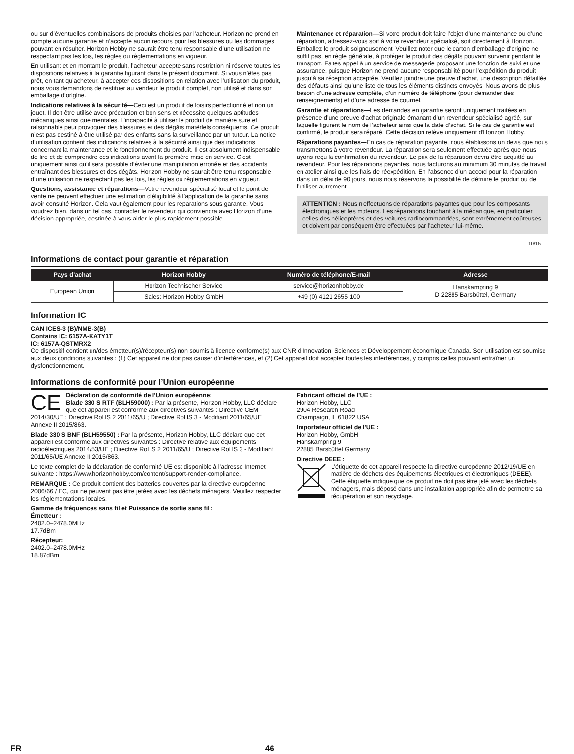ou sur d’éventuelles combinaisons de produits choisies par l’acheteur. Horizon ne prend en compte aucune garantie et n‘accepte aucun recours pour les blessures ou les dommages pouvant en résulter. Horizon Hobby ne saurait être tenu responsable d’une utilisation ne respectant pas les lois, les règles ou règlementations en vigueur.
En utilisant et en montant le produit, l’acheteur accepte sans restriction ni réserve toutes les dispositions relatives à la garantie figurant dans le présent document. Si vous n’êtes pas prêt, en tant qu’acheteur, à accepter ces dispositions en relation avec l’utilisation du produit, nous vous demandons de restituer au vendeur le produit complet, non utilisé et dans son emballage d’origine.
Indications relatives à la sécurité—Ceci est un produit de loisirs perfectionné et non un jouet. Il doit être utilisé avec précaution et bon sens et nécessite quelques aptitudes mécaniques ainsi que mentales. L’incapacité à utiliser le produit de manière sure et raisonnable peut provoquer des blessures et des dégâts matériels conséquents. Ce produit n’est pas destiné à être utilisé par des enfants sans la surveillance par un tuteur. La notice d’utilisation contient des indications relatives à la sécurité ainsi que des indications concernant la maintenance et le fonctionnement du produit. Il est absolument indispensable de lire et de comprendre ces indications avant la première mise en service. C’est uniquement ainsi qu’il sera possible d’éviter une manipulation erronée et des accidents entraînant des blessures et des dégâts. Horizon Hobby ne saurait être tenu responsable d’une utilisation ne respectant pas les lois, les règles ou règlementations en vigueur.
Questions, assistance et réparations—Votre revendeur spécialisé local et le point de vente ne peuvent effectuer une estimation d’éligibilité à l’application de la garantie sans avoir consulté Horizon. Cela vaut également pour les réparations sous garantie. Vous voudrez bien, dans un tel cas, contacter le revendeur qui conviendra avec Horizon d’une décision appropriée, destinée à vous aider le plus rapidement possible.
Maintenance et réparation—Si votre produit doit faire l’objet d’une maintenance ou d’une réparation, adressez-vous soit à votre revendeur spécialisé, soit directement à Horizon. Emballez le produit soigneusement. Veuillez noter que le carton d’emballage d’origine ne suffit pas, en règle générale, à protéger le produit des dégâts pouvant survenir pendant le transport. Faites appel à un service de messagerie proposant une fonction de suivi et une assurance, puisque Horizon ne prend aucune responsabilité pour l’expédition du produit jusqu’à sa réception acceptée. Veuillez joindre une preuve d’achat, une description détaillée des défauts ainsi qu’une liste de tous les éléments distincts envoyés. Nous avons de plus besoin d’une adresse complète, d’un numéro de téléphone (pour demander des renseignements) et d’une adresse de courriel.
Garantie et réparations—Les demandes en garantie seront uniquement traitées en présence d’une preuve d’achat originale émanant d’un revendeur spécialisé agréé, sur laquelle figurent le nom de l’acheteur ainsi que la date d’achat. Si le cas de garantie est confirmé, le produit sera réparé. Cette décision relève uniquement d’Horizon Hobby.
Réparations payantes—En cas de réparation payante, nous établissons un devis que nous transmettons à votre revendeur. La réparation sera seulement effectuée après que nous ayons reçu la confirmation du revendeur. Le prix de la réparation devra être acquitté au revendeur. Pour les réparations payantes, nous facturons au minimum 30 minutes de travail en atelier ainsi que les frais de réexpédition. En l’absence d’un accord pour la réparation dans un délai de 90 jours, nous nous réservons la possibilité de détruire le produit ou de l’utiliser autrement.
ATTENTION : Nous n’effectuons de réparations payantes que pour les composants électroniques et les moteurs. Les réparations touchant à la mécanique, en particulier celles des hélicoptères et des voitures radiocommandées, sont extrêmement coûteuses et doivent par conséquent être effectuées par l’acheteur lui-même.
10/15
Informations de contact pour garantie et réparation
| Pays d’achat | Horizon Hobby | Numéro de téléphone/E-mail | Adresse |
| --- | --- | --- | --- |
| European Union | Horizon Technischer Service | service@horizonhobby.de | Hanskampring 9 D 22885 Barsbüttel, Germany |
| | Sales: Horizon Hobby GmbH | +49 (0) 4121 2655 100 | |
Information IC
CAN ICES-3 (B)/NMB-3(B)
Contains IC: 6157A-KATY1T
IC: 6157A-QSTMRX2
Ce dispositif contient un/des émetteur(s)/récepteur(s) non soumis à licence conforme(s) aux CNR d’Innovation, Sciences et Développement économique Canada. Son utilisation est soumise aux deux conditions suivantes : (1) Cet appareil ne doit pas causer d’interférences, et (2) Cet appareil doit accepter toutes les interférences, y compris celles pouvant entraîner un dysfonctionnement.
Informations de conformité pour l’Union européenne
CE Déclaration de conformité de l’Union européenne:
Blade 330 S RTF (BLH59000) : Par la présente, Horizon Hobby, LLC déclare que cet appareil est conforme aux directives suivantes : Directive CEM 2014/30/UE ; Directive RoHS 2 2011/65/U ; Directive RoHS 3 - Modifiant 2011/65/UE Annexe II 2015/863.
Blade 330 S BNF (BLH59550) : Par la présente, Horizon Hobby, LLC déclare que cet appareil est conforme aux directives suivantes : Directive relative aux équipements radioélectriques 2014/53/UE ; Directive RoHS 2 2011/65/U ; Directive RoHS 3 - Modifiant 2011/65/UE Annexe II 2015/863.
Le texte complet de la déclaration de conformité UE est disponible à l’adresse Internet suivante : https://www.horizonhobby.com/content/support-render-compliance.
REMARQUE : Ce produit contient des batteries couvertes par la directive européenne 2006/66 / EC, qui ne peuvent pas être jetées avec les déchets ménagers. Veuillez respecter les réglementations locales.
Gamme de fréquences sans fil et Puissance de sortie sans fil :
Émetteur :
2402.0–2478.0MHz
17.7dBm
Récepteur:
2402.0–2478.0MHz
18.87dBm
Fabricant officiel de l’UE :
Horizon Hobby, LLC
2904 Research Road
Champaign, IL 61822 USA
Importateur officiel de l’UE :
Horizon Hobby, GmbH
Hanskampring 9
22885 Barsbüttel Germany
Directive DEEE :
L’étiquette de cet appareil respecte la directive européenne 2012/19/UE en matière de déchets des équipements électriques et électroniques (DEEE). Cette étiquette indique que ce produit ne doit pas être jeté avec les déchets ménagers, mais déposé dans une installation appropriée afin de permettre sa récupération et son recyclage.
FR 46